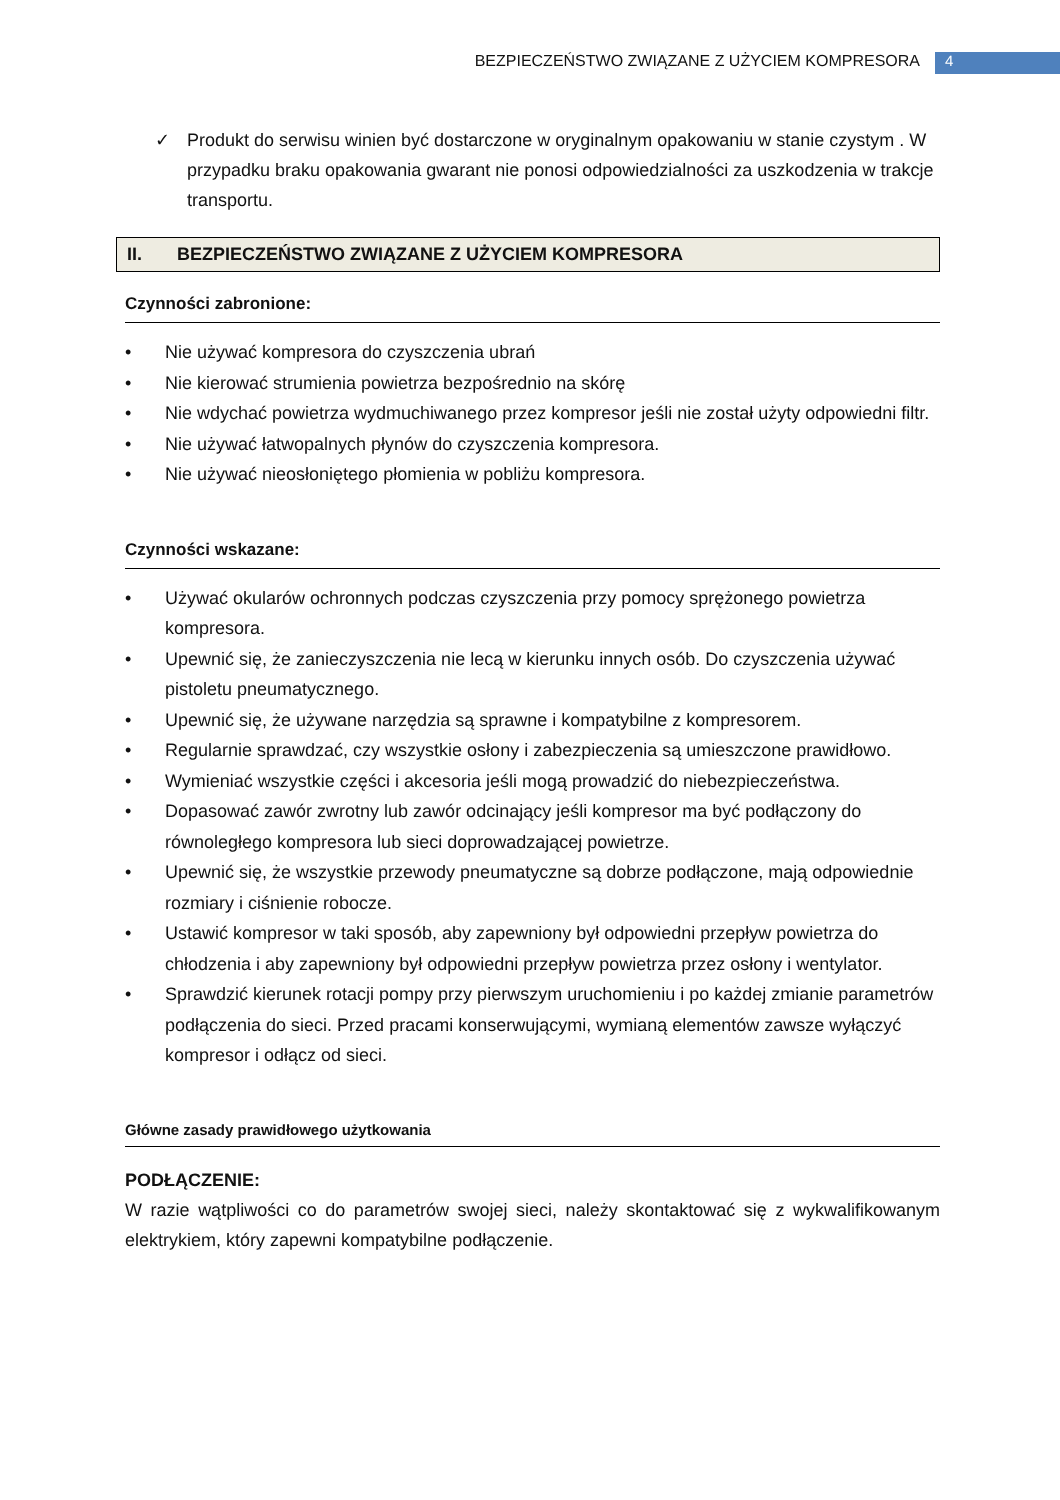BEZPIECZEŃSTWO ZWIĄZANE Z UŻYCIEM KOMPRESORA
4
✓ Produkt do serwisu winien być dostarczone w oryginalnym opakowaniu w stanie czystym . W przypadku braku opakowania gwarant nie ponosi odpowiedzialności za uszkodzenia w trakcje transportu.
II. BEZPIECZEŃSTWO ZWIĄZANE Z UŻYCIEM KOMPRESORA
Czynności zabronione:
• Nie używać kompresora do czyszczenia ubrań
• Nie kierować strumienia powietrza bezpośrednio na skórę
• Nie wdychać powietrza wydmuchiwanego przez kompresor jeśli nie został użyty odpowiedni filtr.
• Nie używać łatwopalnych płynów do czyszczenia kompresora.
• Nie używać nieosłoniętego płomienia w pobliżu kompresora.
Czynności wskazane:
• Używać okularów ochronnych podczas czyszczenia przy pomocy sprężonego powietrza kompresora.
• Upewnić się, że zanieczyszczenia nie lecą w kierunku innych osób. Do czyszczenia używać pistoletu pneumatycznego.
• Upewnić się, że używane narzędzia są sprawne i kompatybilne z kompresorem.
• Regularnie sprawdzać, czy wszystkie osłony i zabezpieczenia są umieszczone prawidłowo.
• Wymieniać wszystkie części i akcesoria jeśli mogą prowadzić do niebezpieczeństwa.
• Dopasować zawór zwrotny lub zawór odcinający jeśli kompresor ma być podłączony do równoległego kompresora lub sieci doprowadzającej powietrze.
• Upewnić się, że wszystkie przewody pneumatyczne są dobrze podłączone, mają odpowiednie rozmiary i ciśnienie robocze.
• Ustawić kompresor w taki sposób, aby zapewniony był odpowiedni przepływ powietrza do chłodzenia i aby zapewniony był odpowiedni przepływ powietrza przez osłony i wentylator.
• Sprawdzić kierunek rotacji pompy przy pierwszym uruchomieniu i po każdej zmianie parametrów podłączenia do sieci. Przed pracami konserwującymi, wymianą elementów zawsze wyłączyć kompresor i odłącz od sieci.
Główne zasady prawidłowego użytkowania
PODŁĄCZENIE:
W razie wątpliwości co do parametrów swojej sieci, należy skontaktować się z wykwalifikowanym elektrykiem, który zapewni kompatybilne podłączenie.